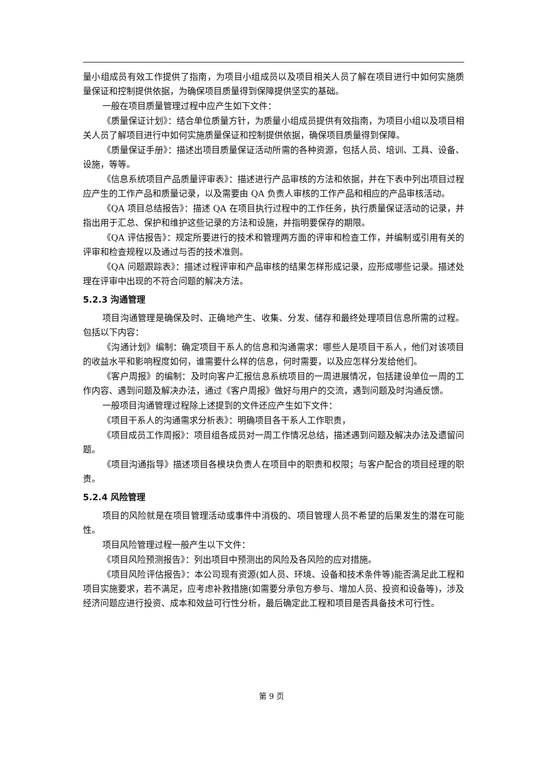量小组成员有效工作提供了指南，为项目小组成员以及项目相关人员了解在项目进行中如何实施质量保证和控制提供依据，为确保项目质量得到保障提供坚实的基础。
一般在项目质量管理过程中应产生如下文件：
《质量保证计划》：结合单位质量方针，为质量小组成员提供有效指南，为项目小组以及项目相关人员了解项目进行中如何实施质量保证和控制提供依据，确保项目质量得到保障。
《质量保证手册》：描述出项目质量保证活动所需的各种资源，包括人员、培训、工具、设备、设施，等等。
《信息系统项目产品质量评审表》：描述进行产品审核的方法和依据，并在下表中列出项目过程应产生的工作产品和质量记录，以及需要由 QA 负责人审核的工作产品和相应的产品审核活动。
《QA 项目总结报告》：描述 QA 在项目执行过程中的工作任务，执行质量保证活动的记录，并指出用于汇总、保护和维护这些记录的方法和设施，并指明要保存的期限。
《QA 评估报告》：规定所要进行的技术和管理两方面的评审和检查工作，并编制或引用有关的评审和检查规程以及通过与否的技术准则。
《QA 问题跟踪表》：描述过程评审和产品审核的结果怎样形成记录，应形成哪些记录。描述处理在评审中出现的不符合问题的解决方法。
5.2.3 沟通管理
项目沟通管理是确保及时、正确地产生、收集、分发、储存和最终处理项目信息所需的过程。包括以下内容：
《沟通计划》编制：确定项目干系人的信息和沟通需求：哪些人是项目干系人，他们对该项目的收益水平和影响程度如何，谁需要什么样的信息，何时需要，以及应怎样分发给他们。
《客户周报》的编制：及时向客户汇报信息系统项目的一周进展情况，包括建设单位一周的工作内容、遇到问题及解决办法，通过《客户周报》做好与用户的交流，遇到问题及时沟通反馈。
一般项目沟通管理过程除上述提到的文件还应产生如下文件：
《项目干系人的沟通需求分析表》：明确项目各干系人工作职责，
《项目成员工作周报》：项目组各成员对一周工作情况总结，描述遇到问题及解决办法及遗留问题。
《项目沟通指导》描述项目各模块负责人在项目中的职责和权限；与客户配合的项目经理的职责。
5.2.4 风险管理
项目的风险就是在项目管理活动或事件中消极的、项目管理人员不希望的后果发生的潜在可能性。
项目风险管理过程一般产生以下文件：
《项目风险预测报告》：列出项目中预测出的风险及各风险的应对措施。
《项目风险评估报告》：本公司现有资源(如人员、环境、设备和技术条件等)能否满足此工程和项目实施要求，若不满足，应考虑补救措施(如需要分承包方参与、增加人员、投资和设备等)，涉及经济问题应进行投资、成本和效益可行性分析，最后确定此工程和项目是否具备技术可行性。
第 9 页